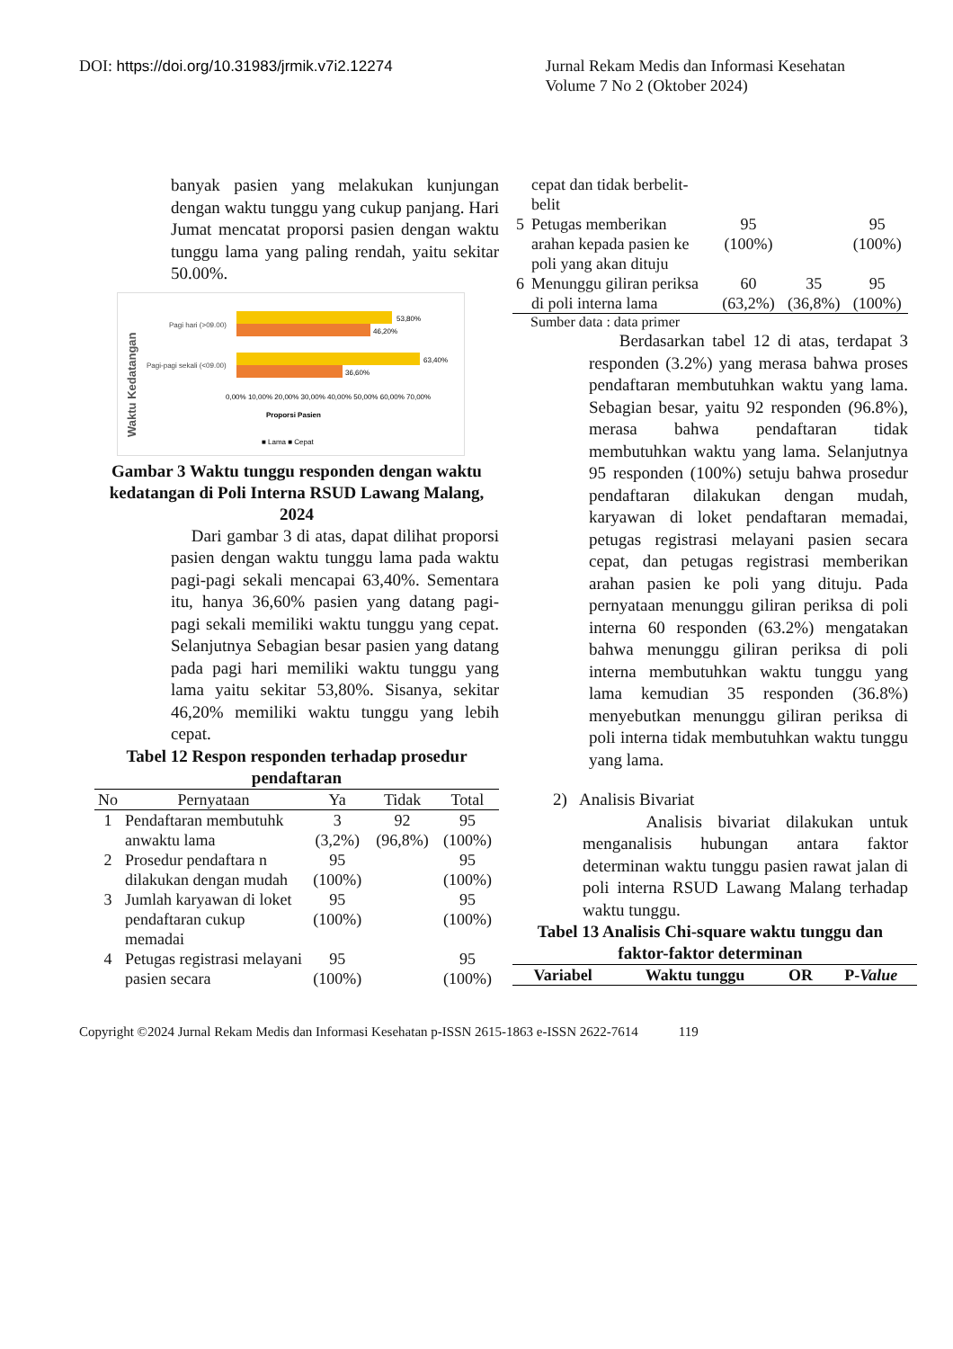DOI: https://doi.org/10.31983/jrmik.v7i2.12274
Jurnal Rekam Medis dan Informasi Kesehatan
Volume 7 No 2 (Oktober 2024)
banyak pasien yang melakukan kunjungan dengan waktu tunggu yang cukup panjang. Hari Jumat mencatat proporsi pasien dengan waktu tunggu lama yang paling rendah, yaitu sekitar 50.00%.
Waktu Kedatangan
Pagi hari (>09.00)
Pagi-pagi sekali (<09.00)
53,80%
46,20%
63,40%
36,60%
0,00% 10,00% 20,00% 30,00% 40,00% 50,00% 60,00% 70,00%
Proporsi Pasien
■ Lama ■ Cepat
Gambar 3 Waktu tunggu responden dengan waktu kedatangan di Poli Interna RSUD Lawang Malang, 2024
Dari gambar 3 di atas, dapat dilihat proporsi pasien dengan waktu tunggu lama pada waktu pagi-pagi sekali mencapai 63,40%. Sementara itu, hanya 36,60% pasien yang datang pagi-pagi sekali memiliki waktu tunggu yang cepat. Selanjutnya Sebagian besar pasien yang datang pada pagi hari memiliki waktu tunggu yang lama yaitu sekitar 53,80%. Sisanya, sekitar 46,20% memiliki waktu tunggu yang lebih cepat.
Tabel 12 Respon responden terhadap prosedur pendaftaran
| No | Pernyataan | Ya | Tidak | Total |
| --- | --- | --- | --- | --- |
| 1 | Pendaftaran membutuhk anwaktu lama | 3 (3,2%) | 92 (96,8%) | 95 (100%) |
| 2 | Prosedur pendaftara n dilakukan dengan mudah | 95 (100%) | | 95 (100%) |
| 3 | Jumlah karyawan di loket pendaftaran cukup memadai | 95 (100%) | | 95 (100%) |
| 4 | Petugas registrasi melayani pasien secara | 95 (100%) | | 95 (100%) |
| | cepat dan tidak berbelit-belit | | | |
| 5 | Petugas memberikan arahan kepada pasien ke poli yang akan dituju | 95 (100%) | | 95 (100%) |
| 6 | Menunggu giliran periksa di poli interna lama | 60 (63,2%) | 35 (36,8%) | 95 (100%) |
Sumber data : data primer
Berdasarkan tabel 12 di atas, terdapat 3 responden (3.2%) yang merasa bahwa proses pendaftaran membutuhkan waktu yang lama. Sebagian besar, yaitu 92 responden (96.8%), merasa bahwa pendaftaran tidak membutuhkan waktu yang lama. Selanjutnya 95 responden (100%) setuju bahwa prosedur pendaftaran dilakukan dengan mudah, karyawan di loket pendaftaran memadai, petugas registrasi melayani pasien secara cepat, dan petugas registrasi memberikan arahan pasien ke poli yang dituju. Pada pernyataan menunggu giliran periksa di poli interna 60 responden (63.2%) mengatakan bahwa menunggu giliran periksa di poli interna membutuhkan waktu tunggu yang lama kemudian 35 responden (36.8%) menyebutkan menunggu giliran periksa di poli interna tidak membutuhkan waktu tunggu yang lama.
2) Analisis Bivariat
Analisis bivariat dilakukan untuk menganalisis hubungan antara faktor determinan waktu tunggu pasien rawat jalan di poli interna RSUD Lawang Malang terhadap waktu tunggu.
Tabel 13 Analisis Chi-square waktu tunggu dan faktor-faktor determinan
| Variabel | Waktu tunggu | OR | P- Value |
Copyright ©2024 Jurnal Rekam Medis dan Informasi Kesehatan p-ISSN 2615-1863 e-ISSN 2622-7614 119